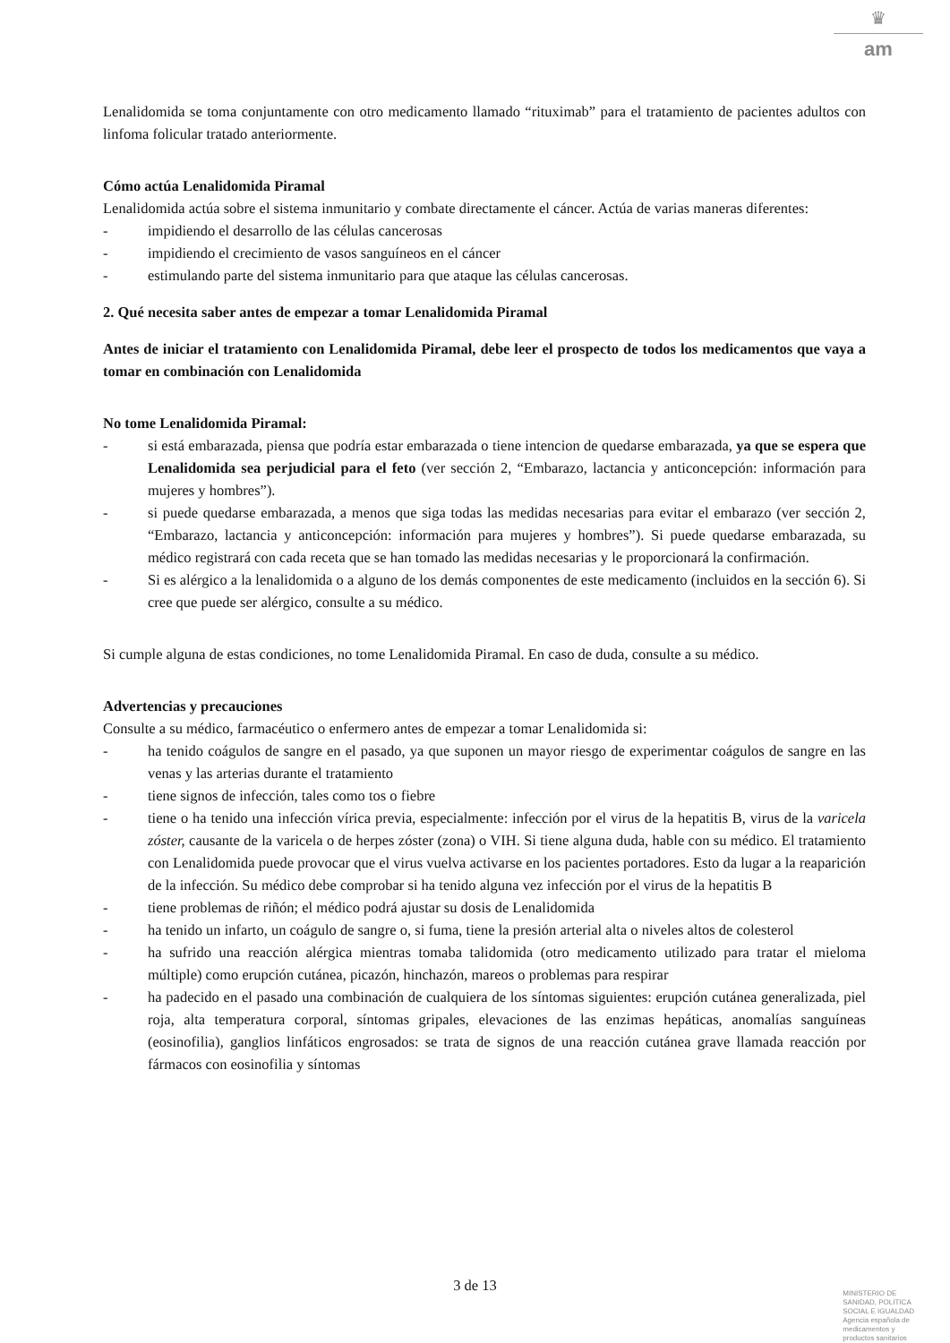♛
am
Lenalidomida se toma conjuntamente con otro medicamento llamado “rituximab” para el tratamiento de pacientes adultos con linfoma folicular tratado anteriormente.
Cómo actúa Lenalidomida Piramal
Lenalidomida actúa sobre el sistema inmunitario y combate directamente el cáncer. Actúa de varias maneras diferentes:
- impidiendo el desarrollo de las células cancerosas
- impidiendo el crecimiento de vasos sanguíneos en el cáncer
- estimulando parte del sistema inmunitario para que ataque las células cancerosas.
2. Qué necesita saber antes de empezar a tomar Lenalidomida Piramal
Antes de iniciar el tratamiento con Lenalidomida Piramal, debe leer el prospecto de todos los medicamentos que vaya a tomar en combinación con Lenalidomida
No tome Lenalidomida Piramal:
- si está embarazada, piensa que podría estar embarazada o tiene intencion de quedarse embarazada, ya que se espera que Lenalidomida sea perjudicial para el feto (ver sección 2, “Embarazo, lactancia y anticoncepción: información para mujeres y hombres”).
- si puede quedarse embarazada, a menos que siga todas las medidas necesarias para evitar el embarazo (ver sección 2, “Embarazo, lactancia y anticoncepción: información para mujeres y hombres”). Si puede quedarse embarazada, su médico registrará con cada receta que se han tomado las medidas necesarias y le proporcionará la confirmación.
- Si es alérgico a la lenalidomida o a alguno de los demás componentes de este medicamento (incluidos en la sección 6). Si cree que puede ser alérgico, consulte a su médico.
Si cumple alguna de estas condiciones, no tome Lenalidomida Piramal. En caso de duda, consulte a su médico.
Advertencias y precauciones
Consulte a su médico, farmacéutico o enfermero antes de empezar a tomar Lenalidomida si:
- ha tenido coágulos de sangre en el pasado, ya que suponen un mayor riesgo de experimentar coágulos de sangre en las venas y las arterias durante el tratamiento
- tiene signos de infección, tales como tos o fiebre
- tiene o ha tenido una infección vírica previa, especialmente: infección por el virus de la hepatitis B, virus de la varicela zóster, causante de la varicela o de herpes zóster (zona) o VIH. Si tiene alguna duda, hable con su médico. El tratamiento con Lenalidomida puede provocar que el virus vuelva activarse en los pacientes portadores. Esto da lugar a la reaparición de la infección. Su médico debe comprobar si ha tenido alguna vez infección por el virus de la hepatitis B
- tiene problemas de riñón; el médico podrá ajustar su dosis de Lenalidomida
- ha tenido un infarto, un coágulo de sangre o, si fuma, tiene la presión arterial alta o niveles altos de colesterol
- ha sufrido una reacción alérgica mientras tomaba talidomida (otro medicamento utilizado para tratar el mieloma múltiple) como erupción cutánea, picazón, hinchazón, mareos o problemas para respirar
- ha padecido en el pasado una combinación de cualquiera de los síntomas siguientes: erupción cutánea generalizada, piel roja, alta temperatura corporal, síntomas gripales, elevaciones de las enzimas hepáticas, anomalías sanguíneas (eosinofilia), ganglios linfáticos engrosados: se trata de signos de una reacción cutánea grave llamada reacción por fármacos con eosinofilia y síntomas
3 de 13
MINISTERIO DE
SANIDAD, POLITICA
SOCIAL E IGUALDAD
Agencia española de
medicamentos y
productos sanitarios